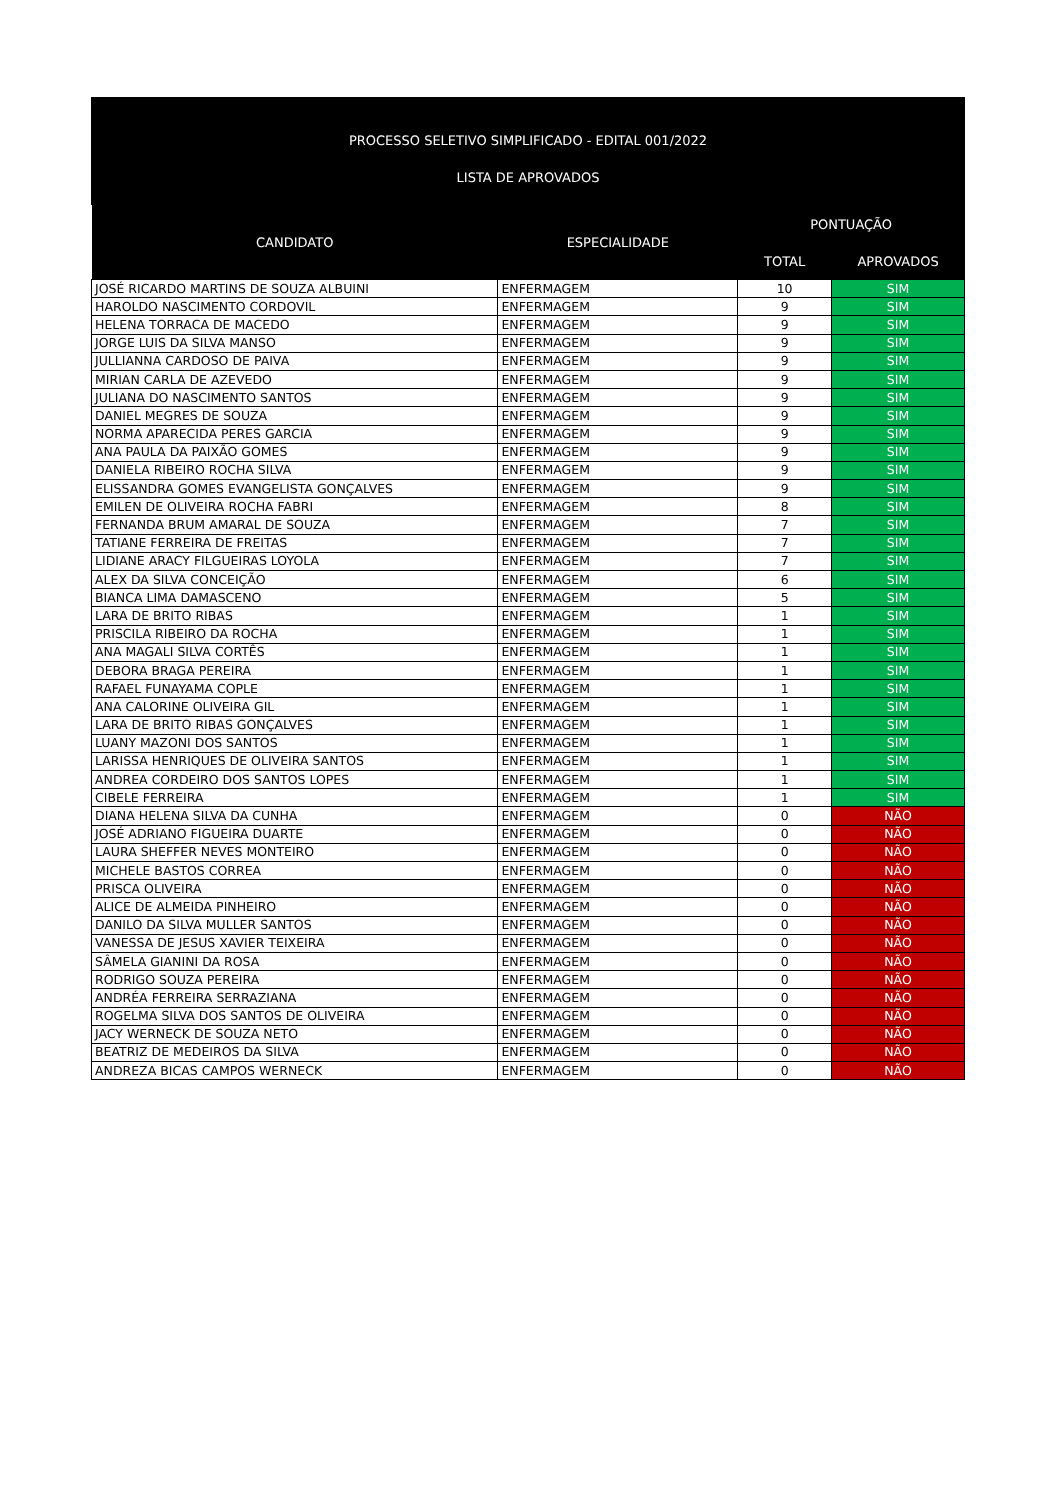PROCESSO SELETIVO SIMPLIFICADO - EDITAL 001/2022
LISTA DE APROVADOS
| CANDIDATO | ESPECIALIDADE | PONTUAÇÃO | |
| --- | --- | --- | --- |
| | | TOTAL | APROVADOS |
| JOSÉ RICARDO MARTINS DE SOUZA ALBUINI | ENFERMAGEM | 10 | SIM |
| HAROLDO NASCIMENTO CORDOVIL | ENFERMAGEM | 9 | SIM |
| HELENA TORRACA DE MACEDO | ENFERMAGEM | 9 | SIM |
| JORGE LUIS DA SILVA MANSO | ENFERMAGEM | 9 | SIM |
| JULLIANNA CARDOSO DE PAIVA | ENFERMAGEM | 9 | SIM |
| MIRIAN CARLA DE AZEVEDO | ENFERMAGEM | 9 | SIM |
| JULIANA DO NASCIMENTO SANTOS | ENFERMAGEM | 9 | SIM |
| DANIEL MEGRES DE SOUZA | ENFERMAGEM | 9 | SIM |
| NORMA APARECIDA PERES GARCIA | ENFERMAGEM | 9 | SIM |
| ANA PAULA DA PAIXÃO GOMES | ENFERMAGEM | 9 | SIM |
| DANIELA RIBEIRO ROCHA SILVA | ENFERMAGEM | 9 | SIM |
| ELISSANDRA GOMES EVANGELISTA GONÇALVES | ENFERMAGEM | 9 | SIM |
| EMILEN DE OLIVEIRA ROCHA FABRI | ENFERMAGEM | 8 | SIM |
| FERNANDA BRUM AMARAL DE SOUZA | ENFERMAGEM | 7 | SIM |
| TATIANE FERREIRA DE FREITAS | ENFERMAGEM | 7 | SIM |
| LIDIANE ARACY FILGUEIRAS LOYOLA | ENFERMAGEM | 7 | SIM |
| ALEX DA SILVA CONCEIÇÃO | ENFERMAGEM | 6 | SIM |
| BIANCA LIMA DAMASCENO | ENFERMAGEM | 5 | SIM |
| LARA DE BRITO RIBAS | ENFERMAGEM | 1 | SIM |
| PRISCILA RIBEIRO DA ROCHA | ENFERMAGEM | 1 | SIM |
| ANA MAGALI SILVA CORTÊS | ENFERMAGEM | 1 | SIM |
| DEBORA BRAGA PEREIRA | ENFERMAGEM | 1 | SIM |
| RAFAEL FUNAYAMA COPLE | ENFERMAGEM | 1 | SIM |
| ANA CALORINE OLIVEIRA GIL | ENFERMAGEM | 1 | SIM |
| LARA DE BRITO RIBAS GONÇALVES | ENFERMAGEM | 1 | SIM |
| LUANY MAZONI DOS SANTOS | ENFERMAGEM | 1 | SIM |
| LARISSA HENRIQUES DE OLIVEIRA SANTOS | ENFERMAGEM | 1 | SIM |
| ANDREA CORDEIRO DOS SANTOS LOPES | ENFERMAGEM | 1 | SIM |
| CIBELE FERREIRA | ENFERMAGEM | 1 | SIM |
| DIANA HELENA SILVA DA CUNHA | ENFERMAGEM | 0 | NÃO |
| JOSÉ ADRIANO FIGUEIRA DUARTE | ENFERMAGEM | 0 | NÃO |
| LAURA SHEFFER NEVES MONTEIRO | ENFERMAGEM | 0 | NÃO |
| MICHELE BASTOS CORREA | ENFERMAGEM | 0 | NÃO |
| PRISCA OLIVEIRA | ENFERMAGEM | 0 | NÃO |
| ALICE DE ALMEIDA PINHEIRO | ENFERMAGEM | 0 | NÃO |
| DANILO DA SILVA MULLER SANTOS | ENFERMAGEM | 0 | NÃO |
| VANESSA DE JESUS XAVIER TEIXEIRA | ENFERMAGEM | 0 | NÃO |
| SÂMELA GIANINI DA ROSA | ENFERMAGEM | 0 | NÃO |
| RODRIGO SOUZA PEREIRA | ENFERMAGEM | 0 | NÃO |
| ANDRÉA FERREIRA SERRAZIANA | ENFERMAGEM | 0 | NÃO |
| ROGELMA SILVA DOS SANTOS DE OLIVEIRA | ENFERMAGEM | 0 | NÃO |
| JACY WERNECK DE SOUZA NETO | ENFERMAGEM | 0 | NÃO |
| BEATRIZ DE MEDEIROS DA SILVA | ENFERMAGEM | 0 | NÃO |
| ANDREZA BICAS CAMPOS WERNECK | ENFERMAGEM | 0 | NÃO |